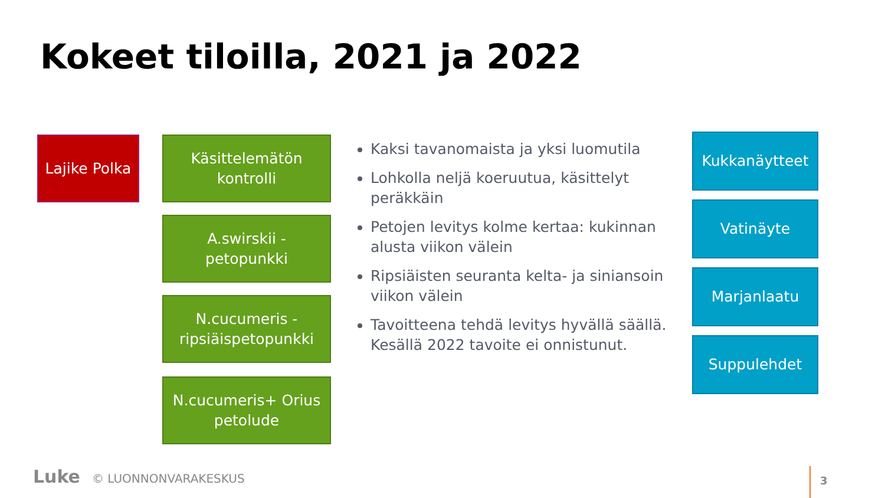Kokeet tiloilla, 2021 ja 2022
Lajike Polka
Käsittelemätön
kontrolli
A.swirskii -
petopunkki
N.cucumeris -
ripsiäispetopunkki
N.cucumeris+ Orius
petolude
Kaksi tavanomaista ja yksi luomutila
Lohkolla neljä koeruutua, käsittelyt peräkkäin
Petojen levitys kolme kertaa: kukinnan alusta viikon välein
Ripsiäisten seuranta kelta- ja siniansoin viikon välein
Tavoitteena tehdä levitys hyvällä säällä. Kesällä 2022 tavoite ei onnistunut.
Kukkanäytteet
Vatinäyte
Marjanlaatu
Suppulehdet
Luke © LUONNONVARAKESKUS
3